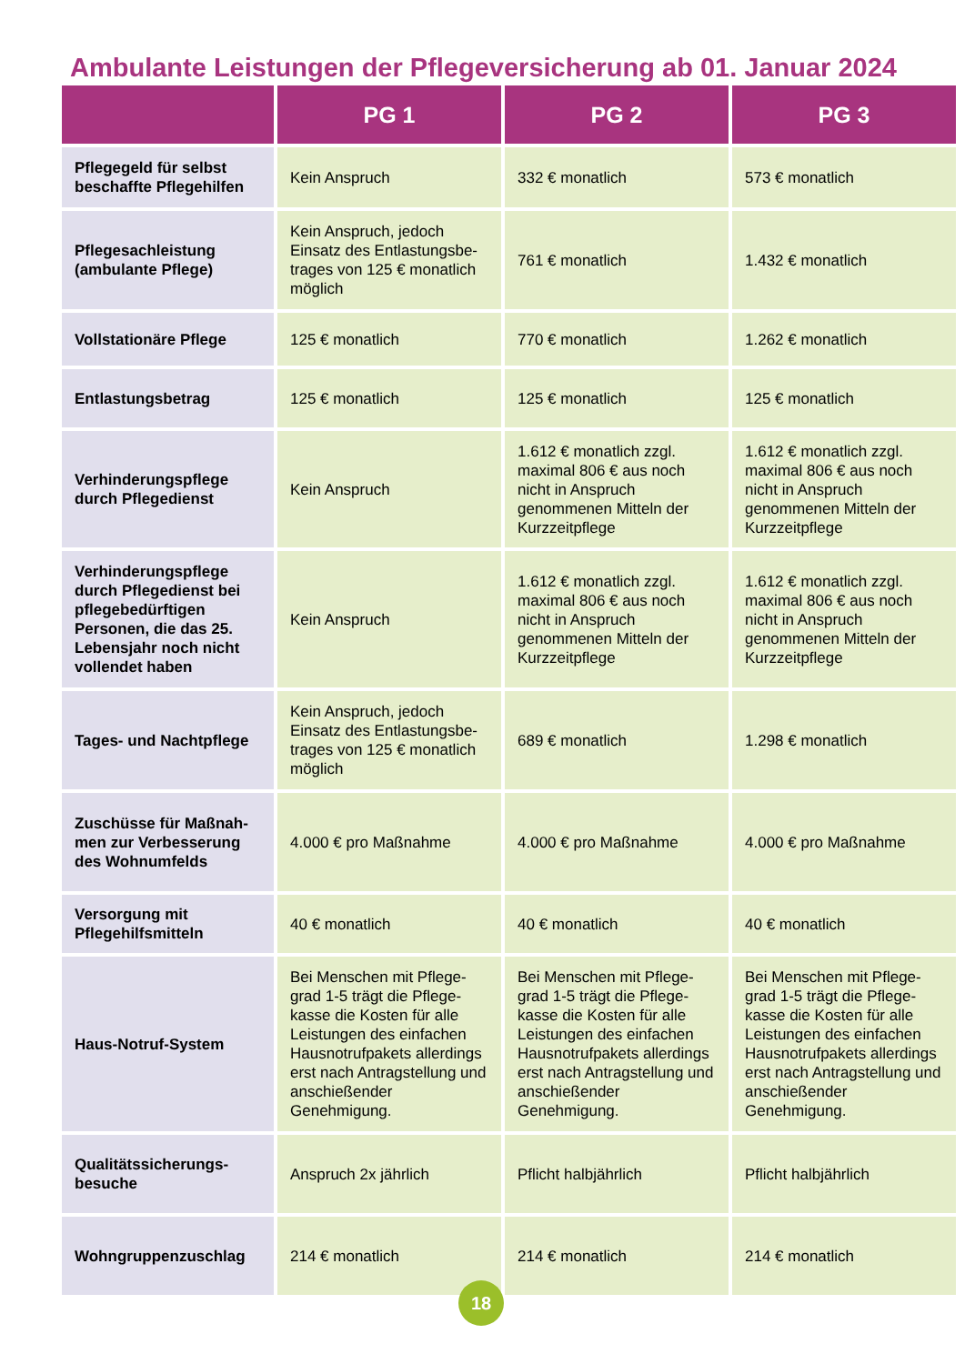Ambulante Leistungen der Pflegeversicherung ab 01. Januar 2024
| | PG 1 | PG 2 | PG 3 |
| --- | --- | --- | --- |
| Pflegegeld für selbst beschaffte Pflegehilfen | Kein Anspruch | 332 € monatlich | 573 € monatlich |
| Pflegesachleistung (ambulante Pflege) | Kein Anspruch, jedoch Einsatz des Entlastungsbe­trages von 125 € monatlich möglich | 761 € monatlich | 1.432 € monatlich |
| Vollstationäre Pflege | 125 € monatlich | 770 € monatlich | 1.262 € monatlich |
| Entlastungsbetrag | 125 € monatlich | 125 € monatlich | 125 € monatlich |
| Verhinderungspflege durch Pflegedienst | Kein Anspruch | 1.612 € monatlich zzgl. maximal 806 € aus noch nicht in Anspruch genommenen Mitteln der Kurzzeitpflege | 1.612 € monatlich zzgl. maximal 806 € aus noch nicht in Anspruch genommenen Mitteln der Kurzzeitpflege |
| Verhinderungspflege durch Pflegedienst bei pflegebedürftigen Personen, die das 25. Lebensjahr noch nicht vollendet haben | Kein Anspruch | 1.612 € monatlich zzgl. maximal 806 € aus noch nicht in Anspruch genommenen Mitteln der Kurzzeitpflege | 1.612 € monatlich zzgl. maximal 806 € aus noch nicht in Anspruch genommenen Mitteln der Kurzzeitpflege |
| Tages- und Nachtpflege | Kein Anspruch, jedoch Einsatz des Entlastungsbe­trages von 125 € monatlich möglich | 689 € monatlich | 1.298 € monatlich |
| Zuschüsse für Maßnah­men zur Verbesserung des Wohnumfelds | 4.000 € pro Maßnahme | 4.000 € pro Maßnahme | 4.000 € pro Maßnahme |
| Versorgung mit Pflegehilfsmitteln | 40 € monatlich | 40 € monatlich | 40 € monatlich |
| Haus-Notruf-System | Bei Menschen mit Pflege­grad 1-5 trägt die Pflege­kasse die Kosten für alle Leistungen des einfachen Hausnotrufpakets aller­dings erst nach Antrag­stellung und anschießender Genehmigung. | Bei Menschen mit Pflege­grad 1-5 trägt die Pflege­kasse die Kosten für alle Leistungen des einfachen Hausnotrufpakets aller­dings erst nach Antrag­stellung und anschießender Genehmigung. | Bei Menschen mit Pflege­grad 1-5 trägt die Pflege­kasse die Kosten für alle Leistungen des einfachen Hausnotrufpakets aller­dings erst nach Antrag­stellung und anschießender Genehmigung. |
| Qualitätssicherungs­besuche | Anspruch 2x jährlich | Pflicht halbjährlich | Pflicht halbjährlich |
| Wohngruppenzuschlag | 214 € monatlich | 214 € monatlich | 214 € monatlich |
18